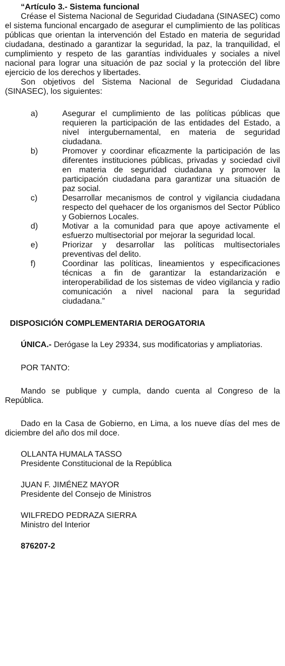“Artículo 3.- Sistema funcional
Créase el Sistema Nacional de Seguridad Ciudadana (SINASEC) como el sistema funcional encargado de asegurar el cumplimiento de las políticas públicas que orientan la intervención del Estado en materia de seguridad ciudadana, destinado a garantizar la seguridad, la paz, la tranquilidad, el cumplimiento y respeto de las garantías individuales y sociales a nivel nacional para lograr una situación de paz social y la protección del libre ejercicio de los derechos y libertades.
Son objetivos del Sistema Nacional de Seguridad Ciudadana (SINASEC), los siguientes:
a) Asegurar el cumplimiento de las políticas públicas que requieren la participación de las entidades del Estado, a nivel intergubernamental, en materia de seguridad ciudadana.
b) Promover y coordinar eficazmente la participación de las diferentes instituciones públicas, privadas y sociedad civil en materia de seguridad ciudadana y promover la participación ciudadana para garantizar una situación de paz social.
c) Desarrollar mecanismos de control y vigilancia ciudadana respecto del quehacer de los organismos del Sector Público y Gobiernos Locales.
d) Motivar a la comunidad para que apoye activamente el esfuerzo multisectorial por mejorar la seguridad local.
e) Priorizar y desarrollar las políticas multisectoriales preventivas del delito.
f) Coordinar las políticas, lineamientos y especificaciones técnicas a fin de garantizar la estandarización e interoperabilidad de los sistemas de video vigilancia y radio comunicación a nivel nacional para la seguridad ciudadana.”
DISPOSICIÓN COMPLEMENTARIA DEROGATORIA
ÚNICA.- Derógase la Ley 29334, sus modificatorias y ampliatorias.
POR TANTO:
Mando se publique y cumpla, dando cuenta al Congreso de la República.
Dado en la Casa de Gobierno, en Lima, a los nueve días del mes de diciembre del año dos mil doce.
OLLANTA HUMALA TASSO
Presidente Constitucional de la República
JUAN F. JIMÉNEZ MAYOR
Presidente del Consejo de Ministros
WILFREDO PEDRAZA SIERRA
Ministro del Interior
876207-2